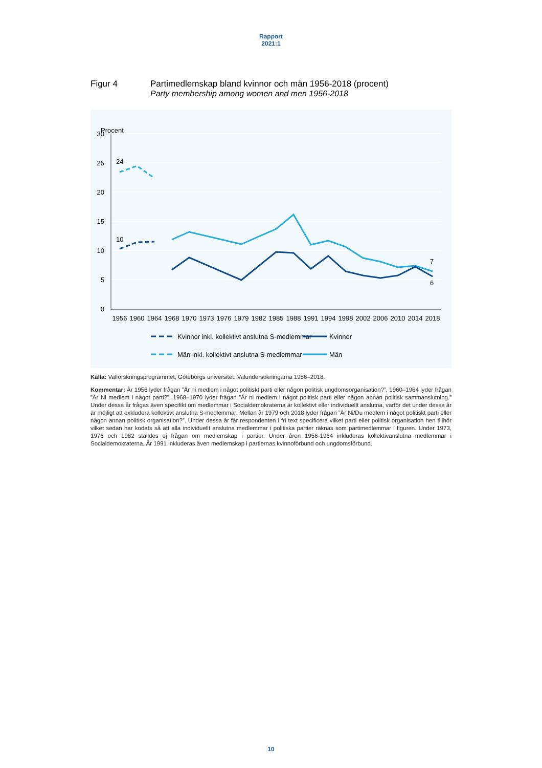Rapport
2021:1
Figur 4 Partimedlemskap bland kvinnor och män 1956-2018 (procent)
Party membership among women and men 1956-2018
Procent
30
25
20
15
10
5
0
1956
1960
1964
1968
1970
1973
1976
1979
1982
1985
1988
1991
1994
1998
2002
2006
2010
2014
2018
24
10
7
6
Kvinnor inkl. kollektivt anslutna S-medlemmar
Kvinnor
Män inkl. kollektivt anslutna S-medlemmar
Män
Källa: Valforskningsprogrammet, Göteborgs universitet: Valundersökningarna 1956–2018.
Kommentar: År 1956 lyder frågan ”Är ni medlem i något politiskt parti eller någon politisk ungdomsorganisation?”. 1960–1964 lyder frågan ”Är Ni medlem i något parti?”. 1968–1970 lyder frågan ”Är ni medlem i något politisk parti eller någon annan politisk sammanslutning.” Under dessa år frågas även specifikt om medlemmar i Socialdemokraterna är kollektivt eller individuellt anslutna, varför det under dessa år är möjligt att exkludera kollektivt anslutna S-medlemmar. Mellan år 1979 och 2018 lyder frågan ”Är Ni/Du medlem i något politiskt parti eller någon annan politisk organisation?”. Under dessa år får respondenten i fri text specificera vilket parti eller politisk organisation hen tillhör vilket sedan har kodats så att alla individuellt anslutna medlemmar i politiska partier räknas som partimedlemmar i figuren. Under 1973, 1976 och 1982 ställdes ej frågan om medlemskap i partier. Under åren 1956-1964 inkluderas kollektivanslutna medlemmar i Socialdemokraterna. År 1991 inkluderas även medlemskap i partiernas kvinnoförbund och ungdomsförbund.
10